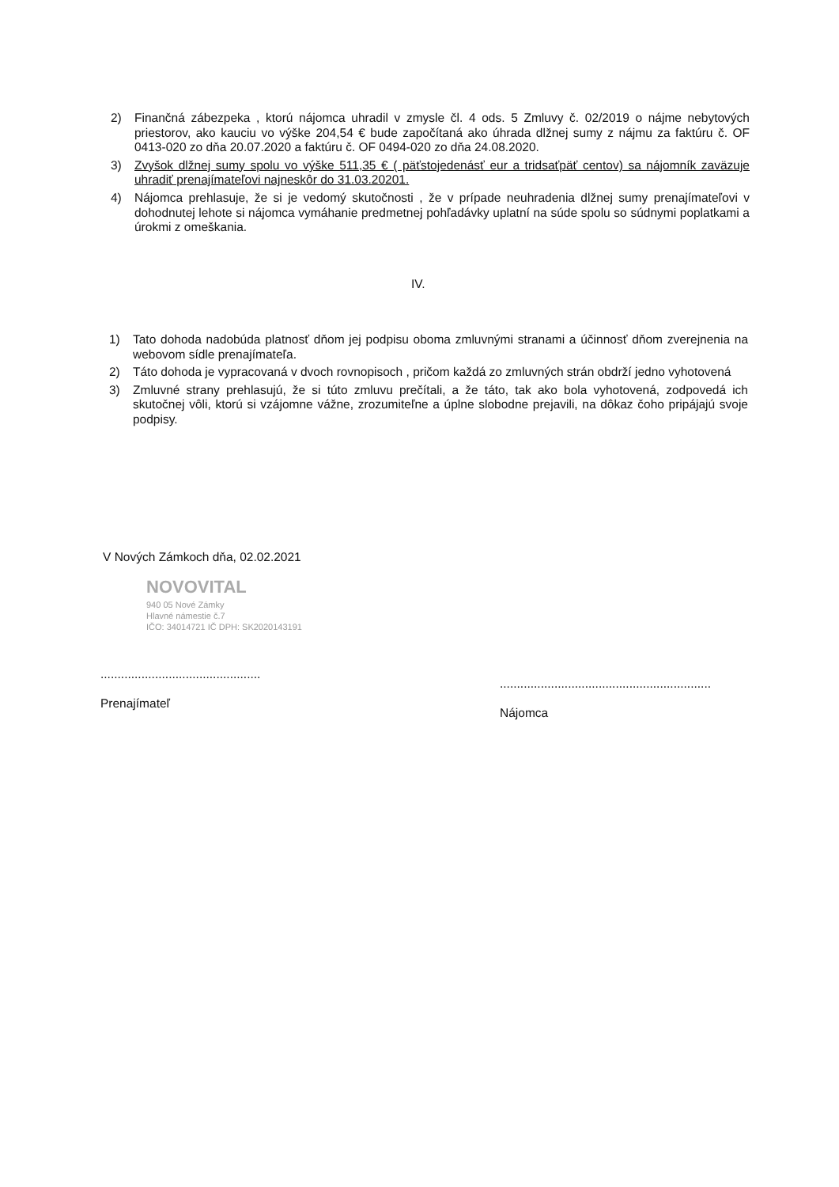2) Finančná zábezpeka , ktorú nájomca uhradil v zmysle čl. 4 ods. 5 Zmluvy č. 02/2019 o nájme nebytových priestorov, ako kauciu vo výške 204,54 € bude započítaná ako úhrada dlžnej sumy z nájmu za faktúru č. OF 0413-020 zo dňa 20.07.2020 a faktúru č. OF 0494-020 zo dňa 24.08.2020.
3) Zvyšok dlžnej sumy spolu vo výške 511,35 € ( päťstojedenásť eur a tridsaťpäť centov) sa nájomník zaväzuje uhradiť prenajímateľovi najneskôr do 31.03.20201.
4) Nájomca prehlasuje, že si je vedomý skutočnosti , že v prípade neuhradenia dlžnej sumy prenajímateľovi v dohodnutej lehote si nájomca vymáhanie predmetnej pohľadávky uplatní na súde spolu so súdnymi poplatkami a úrokmi z omeškania.
IV.
1) Tato dohoda nadobúda platnosť dňom jej podpisu oboma zmluvnými stranami a účinnosť dňom zverejnenia na webovom sídle prenajímateľa.
2) Táto dohoda je vypracovaná v dvoch rovnopisoch , pričom každá zo zmluvných strán obdrží jedno vyhotovená
3) Zmluvné strany prehlasujú, že si túto zmluvu prečítali, a že táto, tak ako bola vyhotovená, zodpovedá ich skutočnej vôli, ktorú si vzájomne vážne, zrozumiteľne a úplne slobodne prejavili, na dôkaz čoho pripájajú svoje podpisy.
V Nových Zámkoch dňa, 02.02.2021
NOVOVITAL
940 05 Nové Zámky
Hlavné námestie č.7
IČO: 34014721 IČ DPH: SK2020143191
...............................................
Prenajímateľ
..............................................................
Nájomca